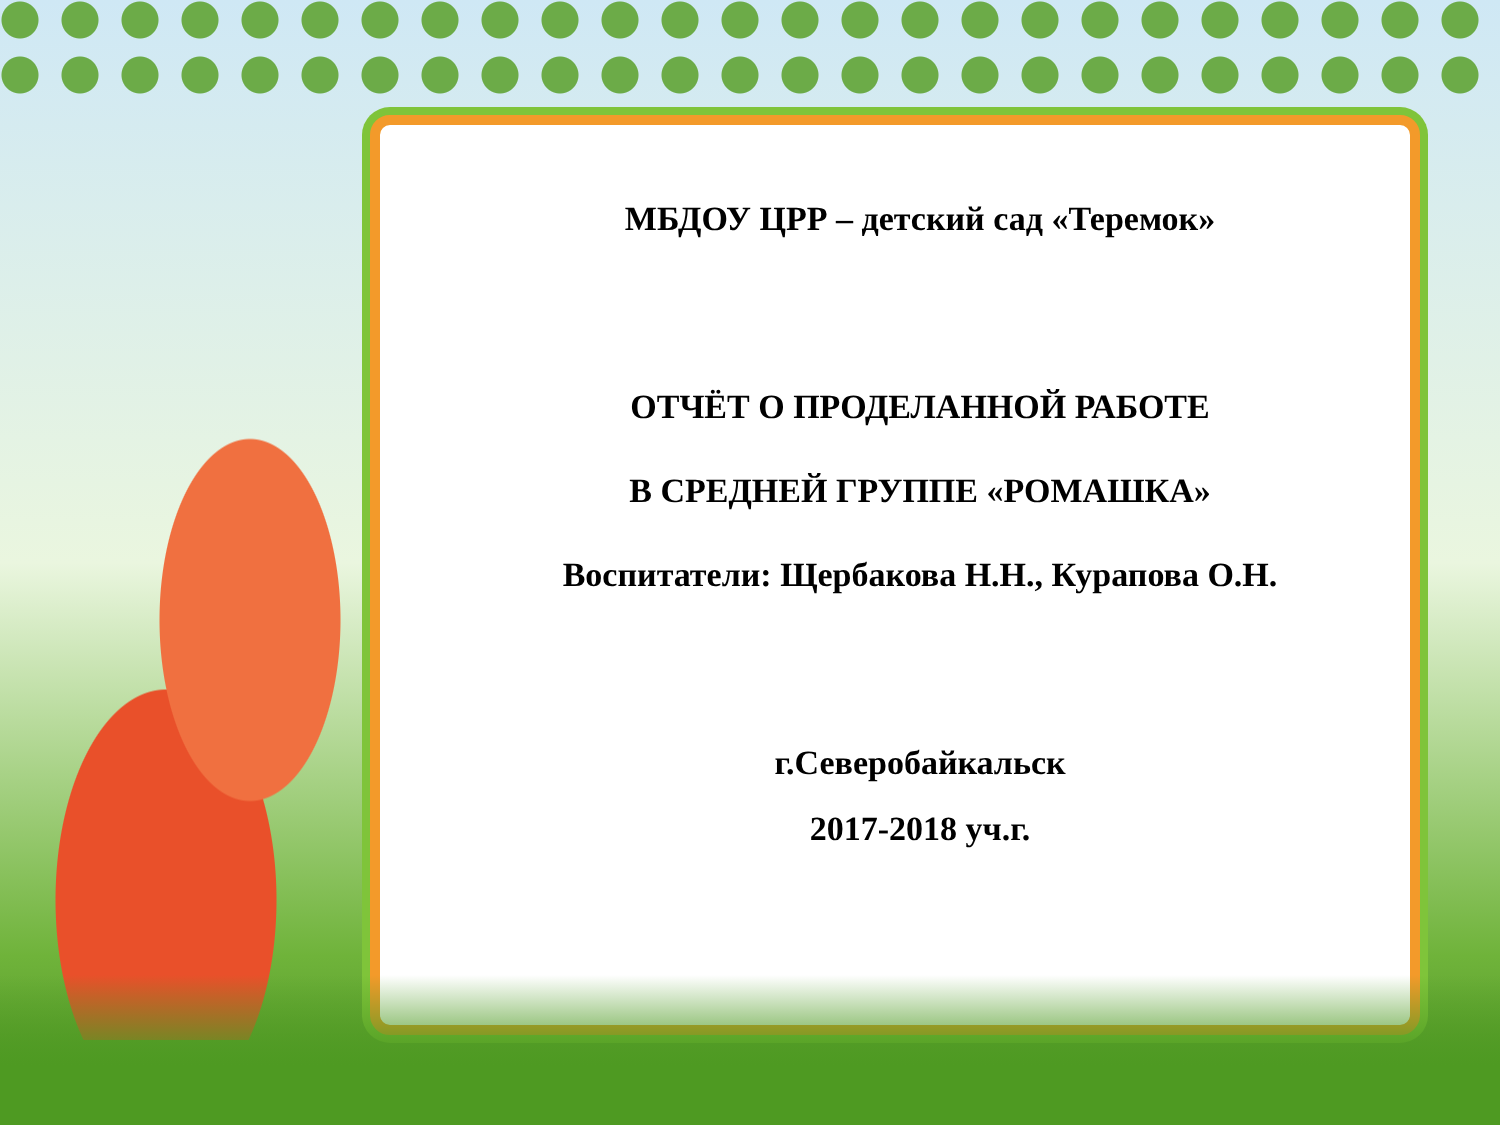МБДОУ ЦРР – детский сад «Теремок»
ОТЧЁТ О ПРОДЕЛАННОЙ РАБОТЕ
В СРЕДНЕЙ ГРУППЕ «РОМАШКА»
Воспитатели: Щербакова Н.Н., Курапова О.Н.
г.Северобайкальск
2017-2018 уч.г.